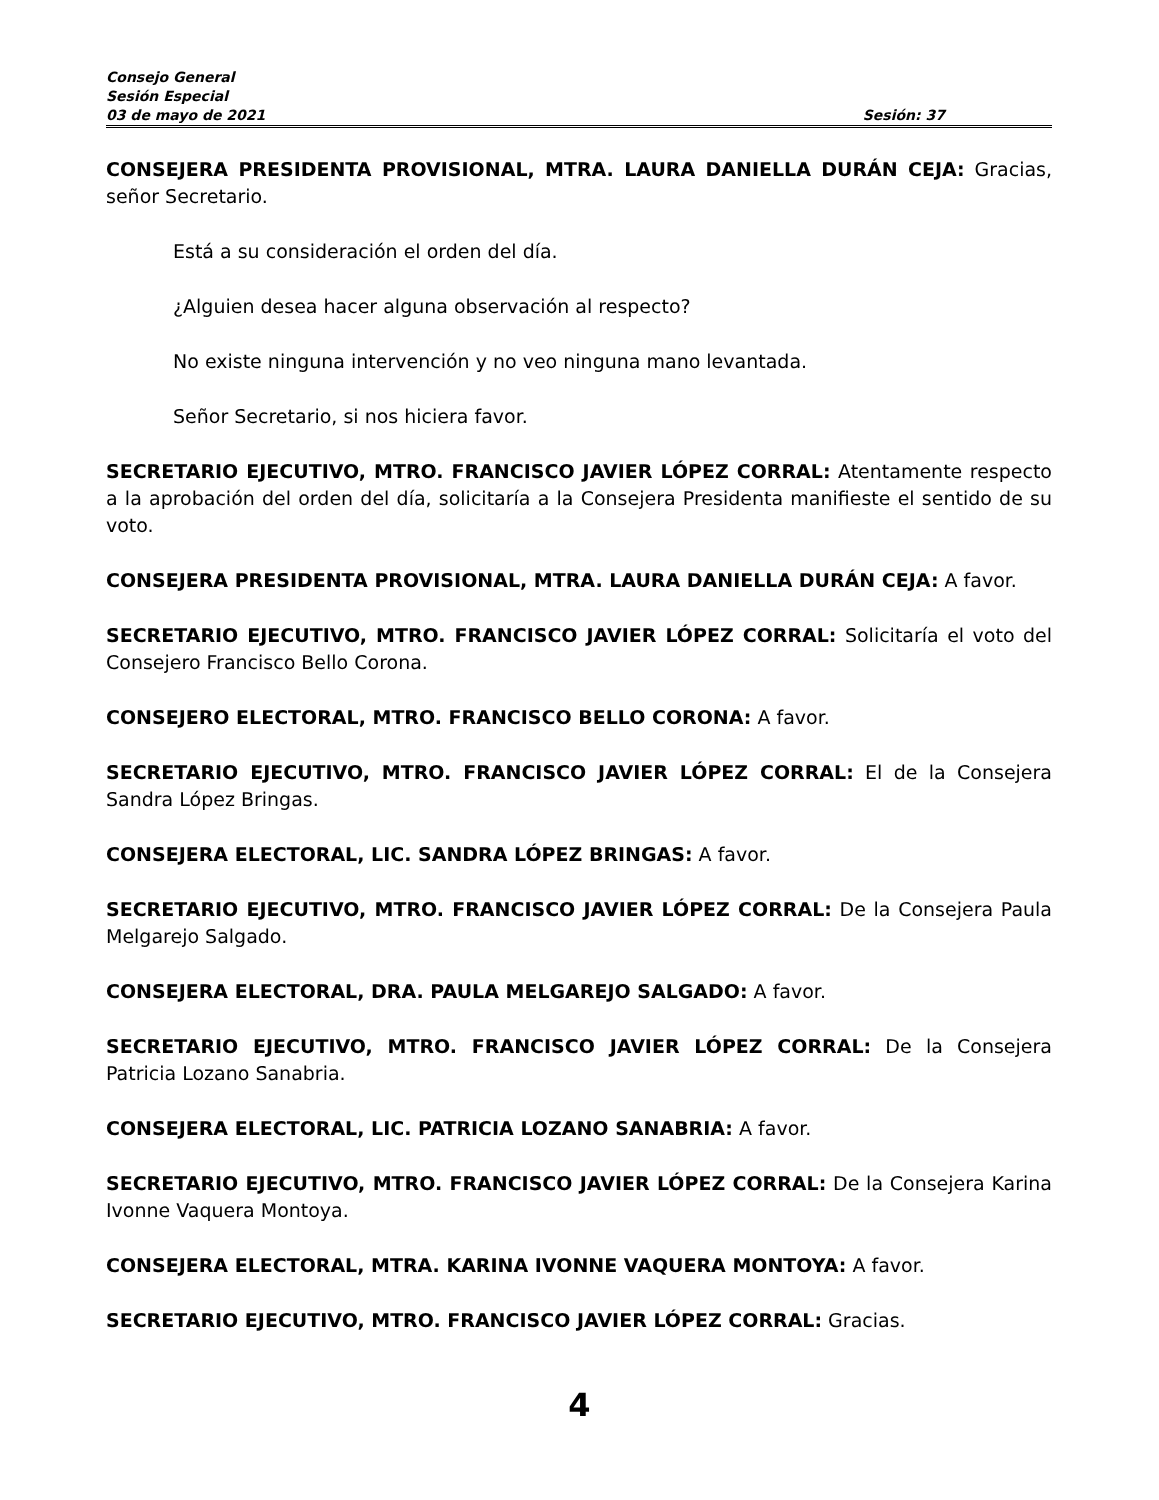Consejo General
Sesión Especial
03 de mayo de 2021 Sesión: 37
CONSEJERA PRESIDENTA PROVISIONAL, MTRA. LAURA DANIELLA DURÁN CEJA: Gracias, señor Secretario.
Está a su consideración el orden del día.
¿Alguien desea hacer alguna observación al respecto?
No existe ninguna intervención y no veo ninguna mano levantada.
Señor Secretario, si nos hiciera favor.
SECRETARIO EJECUTIVO, MTRO. FRANCISCO JAVIER LÓPEZ CORRAL: Atentamente respecto a la aprobación del orden del día, solicitaría a la Consejera Presidenta manifieste el sentido de su voto.
CONSEJERA PRESIDENTA PROVISIONAL, MTRA. LAURA DANIELLA DURÁN CEJA: A favor.
SECRETARIO EJECUTIVO, MTRO. FRANCISCO JAVIER LÓPEZ CORRAL: Solicitaría el voto del Consejero Francisco Bello Corona.
CONSEJERO ELECTORAL, MTRO. FRANCISCO BELLO CORONA: A favor.
SECRETARIO EJECUTIVO, MTRO. FRANCISCO JAVIER LÓPEZ CORRAL: El de la Consejera Sandra López Bringas.
CONSEJERA ELECTORAL, LIC. SANDRA LÓPEZ BRINGAS: A favor.
SECRETARIO EJECUTIVO, MTRO. FRANCISCO JAVIER LÓPEZ CORRAL: De la Consejera Paula Melgarejo Salgado.
CONSEJERA ELECTORAL, DRA. PAULA MELGAREJO SALGADO: A favor.
SECRETARIO EJECUTIVO, MTRO. FRANCISCO JAVIER LÓPEZ CORRAL: De la Consejera Patricia Lozano Sanabria.
CONSEJERA ELECTORAL, LIC. PATRICIA LOZANO SANABRIA: A favor.
SECRETARIO EJECUTIVO, MTRO. FRANCISCO JAVIER LÓPEZ CORRAL: De la Consejera Karina Ivonne Vaquera Montoya.
CONSEJERA ELECTORAL, MTRA. KARINA IVONNE VAQUERA MONTOYA: A favor.
SECRETARIO EJECUTIVO, MTRO. FRANCISCO JAVIER LÓPEZ CORRAL: Gracias.
4